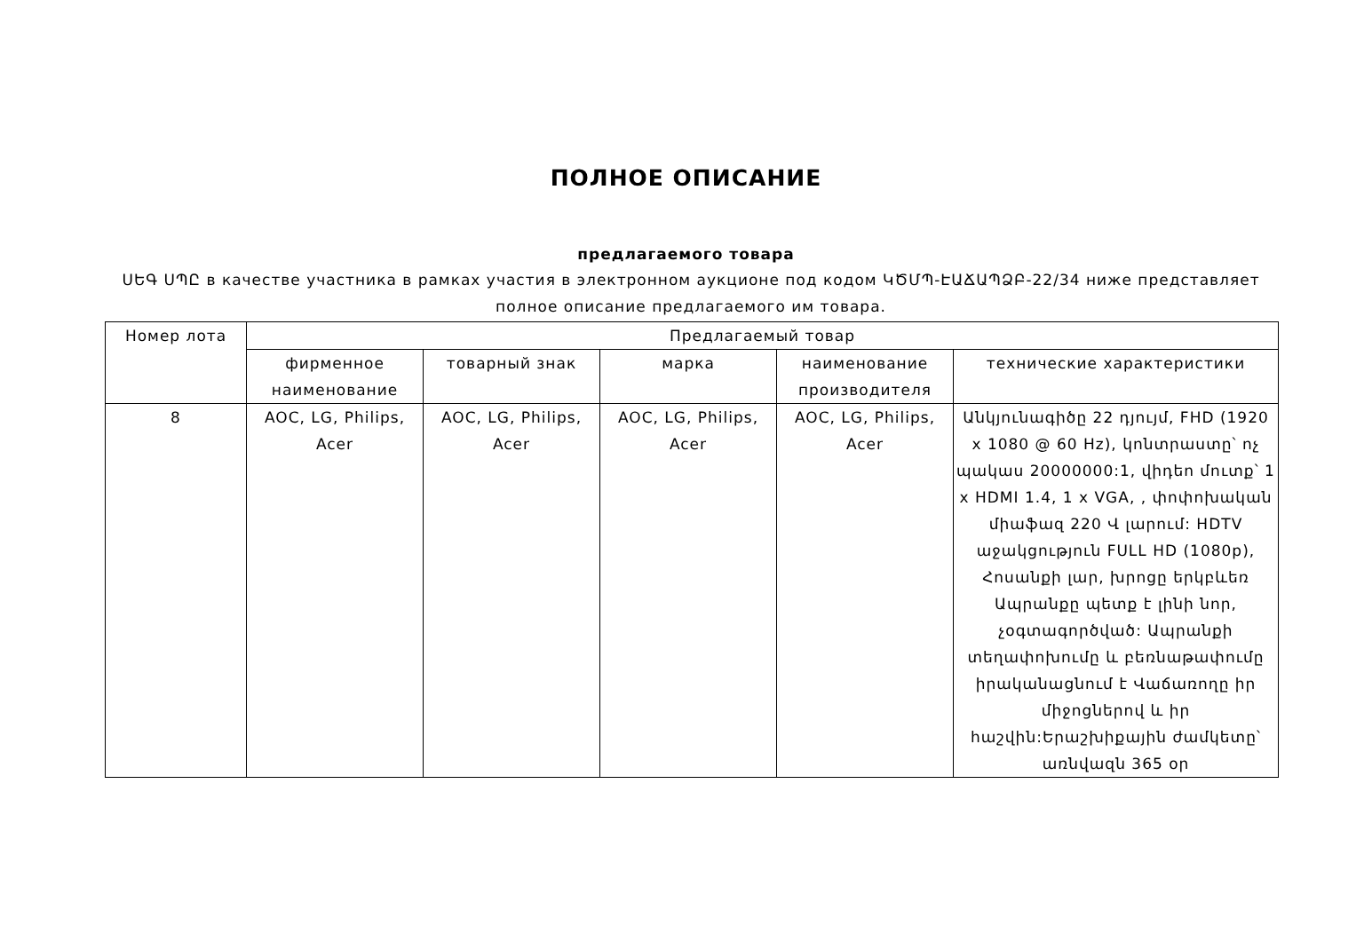ПОЛНОЕ ОПИСАНИЕ
предлагаемого товара
ՍԵԳ ՍՊԸ в качестве участника в рамках участия в электронном аукционе под кодом ԿԾՄՊ-ԷԱՃԱՊՁԲ-22/34 ниже представляет полное описание предлагаемого им товара.
| Номер лота | Предлагаемый товар | | | | |
| --- | --- | --- | --- | --- | --- |
| | фирменное наименование | товарный знак | марка | наименование производителя | технические характеристики |
| 8 | AOC, LG, Philips, Acer | AOC, LG, Philips, Acer | AOC, LG, Philips, Acer | AOC, LG, Philips, Acer | Անկյունագիծը 22 դյույմ, FHD (1920 x 1080 @ 60 Hz), կոնտրաստը՝ ոչ պակաս 20000000:1, վիդեո մուտք՝ 1 x HDMI 1.4, 1 x VGA, , փոփոխական միաֆազ 220 Վ լարում: HDTV աջակցություն FULL HD (1080p), Հոսանքի լար, խրոցը երկբևեռ Ապրանքը պետք է լինի նոր, չօգտագործված: Ապրանքի տեղափոխումը և բեռնաթափումը իրականացնում է Վաճառողը իր միջոցներով և իր հաշվին:Երաշխիքային ժամկետը՝ առնվազն 365 օր |